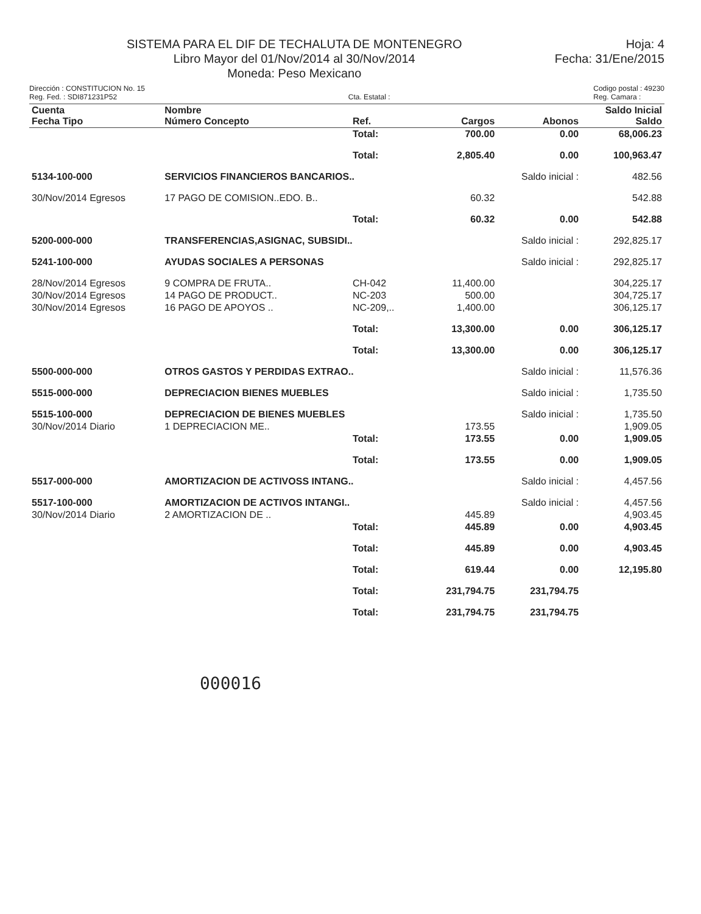SISTEMA PARA EL DIF DE TECHALUTA DE MONTENEGRO
Libro Mayor del 01/Nov/2014 al 30/Nov/2014
Moneda: Peso Mexicano
Hoja: 4
Fecha: 31/Ene/2015
Dirección : CONSTITUCION No. 15
Reg. Fed. : SDI871231P52
Cta. Estatal : Codigo postal : 49230
Reg. Camara :
| Cuenta Fecha Tipo | Nombre Número Concepto | Ref. | Cargos | Abonos | Saldo Inicial Saldo |
| --- | --- | --- | --- | --- | --- |
| | | Total: | 700.00 | 0.00 | 68,006.23 |
| | | Total: | 2,805.40 | 0.00 | 100,963.47 |
| 5134-100-000 | SERVICIOS FINANCIEROS BANCARIOS.. | | | Saldo inicial : | 482.56 |
| 30/Nov/2014 Egresos | 17 PAGO DE COMISION..EDO. B.. | | 60.32 | | 542.88 |
| | | Total: | 60.32 | 0.00 | 542.88 |
| 5200-000-000 | TRANSFERENCIAS,ASIGNAC, SUBSIDI.. | | | Saldo inicial : | 292,825.17 |
| 5241-100-000 | AYUDAS SOCIALES A PERSONAS | | | Saldo inicial : | 292,825.17 |
| 28/Nov/2014 Egresos | 9 COMPRA DE FRUTA.. | CH-042 | 11,400.00 | | 304,225.17 |
| 30/Nov/2014 Egresos | 14 PAGO DE PRODUCT.. | NC-203 | 500.00 | | 304,725.17 |
| 30/Nov/2014 Egresos | 16 PAGO DE APOYOS .. | NC-209,.. | 1,400.00 | | 306,125.17 |
| | | Total: | 13,300.00 | 0.00 | 306,125.17 |
| | | Total: | 13,300.00 | 0.00 | 306,125.17 |
| 5500-000-000 | OTROS GASTOS Y PERDIDAS EXTRAO.. | | | Saldo inicial : | 11,576.36 |
| 5515-000-000 | DEPRECIACION BIENES MUEBLES | | | Saldo inicial : | 1,735.50 |
| 5515-100-000 | DEPRECIACION DE BIENES MUEBLES | | | Saldo inicial : | 1,735.50 |
| 30/Nov/2014 Diario | 1 DEPRECIACION ME.. | | 173.55 | | 1,909.05 |
| | | Total: | 173.55 | 0.00 | 1,909.05 |
| | | Total: | 173.55 | 0.00 | 1,909.05 |
| 5517-000-000 | AMORTIZACION DE ACTIVOSS INTANG.. | | | Saldo inicial : | 4,457.56 |
| 5517-100-000 | AMORTIZACION DE ACTIVOS INTANGI.. | | | Saldo inicial : | 4,457.56 |
| 30/Nov/2014 Diario | 2 AMORTIZACION DE .. | | 445.89 | | 4,903.45 |
| | | Total: | 445.89 | 0.00 | 4,903.45 |
| | | Total: | 445.89 | 0.00 | 4,903.45 |
| | | Total: | 619.44 | 0.00 | 12,195.80 |
| | | Total: | 231,794.75 | 231,794.75 | |
| | | Total: | 231,794.75 | 231,794.75 | |
000016